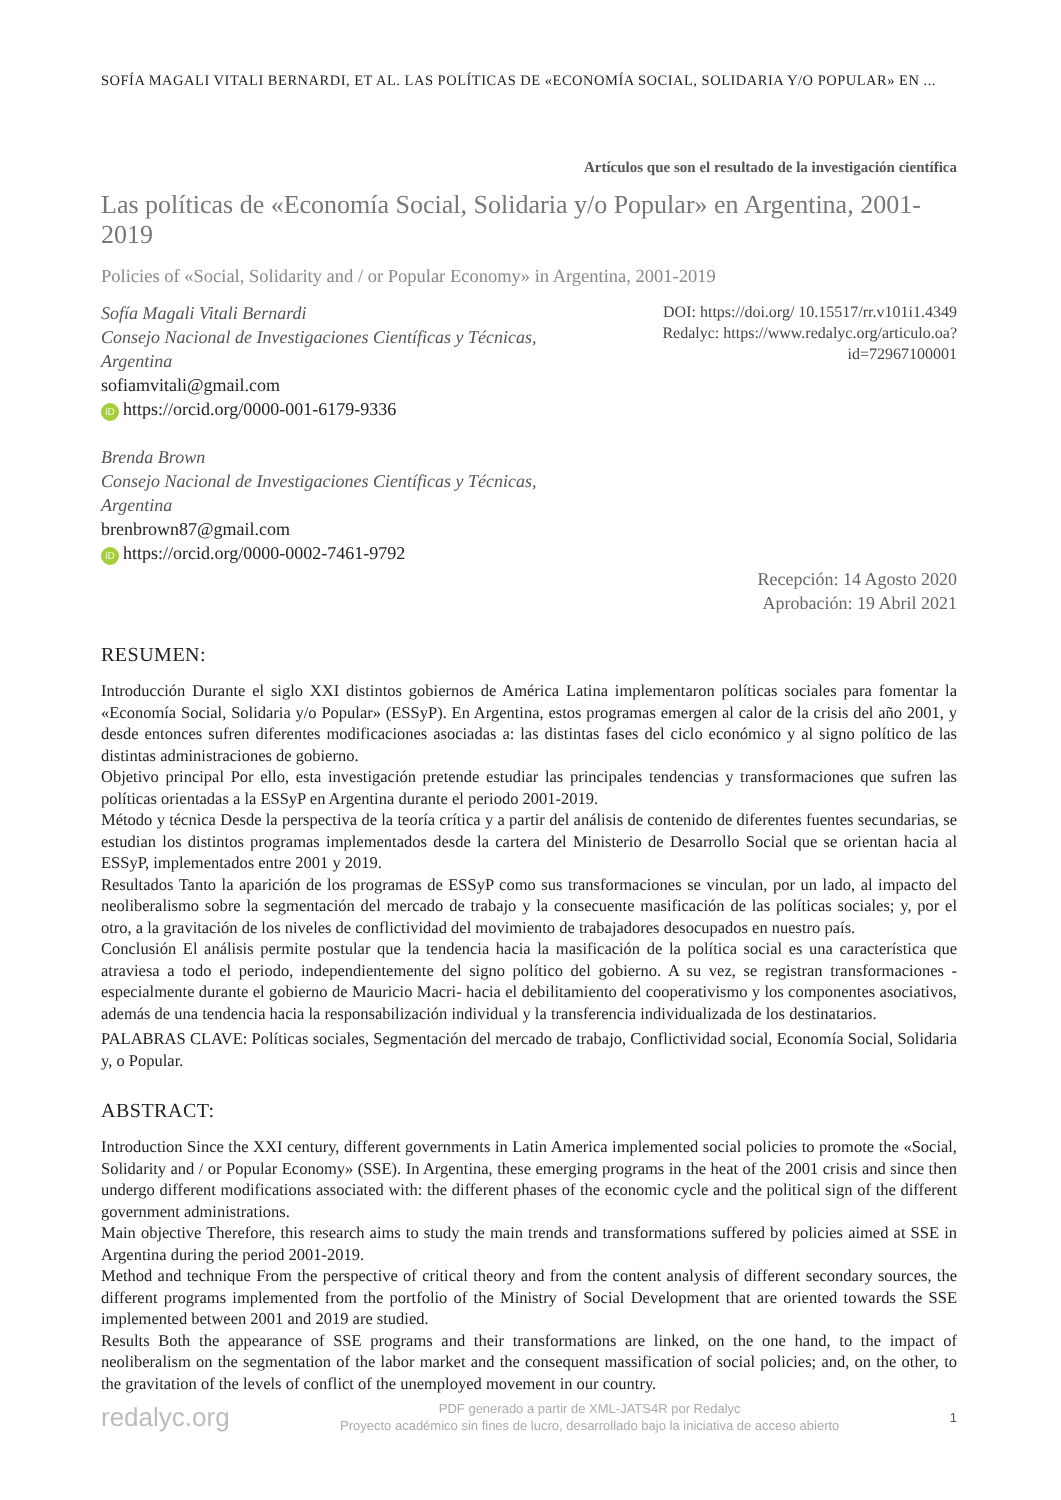SOFÍA MAGALI VITALI BERNARDI, ET AL. LAS POLÍTICAS DE «ECONOMÍA SOCIAL, SOLIDARIA Y/O POPULAR» EN ...
Artículos que son el resultado de la investigación científica
Las políticas de «Economía Social, Solidaria y/o Popular» en Argentina, 2001-2019
Policies of «Social, Solidarity and / or Popular Economy» in Argentina, 2001-2019
Sofía Magali Vitali Bernardi
Consejo Nacional de Investigaciones Científicas y Técnicas,
Argentina
sofiamvitali@gmail.com
iD https://orcid.org/0000-001-6179-9336
Brenda Brown
Consejo Nacional de Investigaciones Científicas y Técnicas,
Argentina
brenbrown87@gmail.com
iD https://orcid.org/0000-0002-7461-9792
DOI: https://doi.org/ 10.15517/rr.v101i1.4349
Redalyc: https://www.redalyc.org/articulo.oa?
id=72967100001
Recepción: 14 Agosto 2020
Aprobación: 19 Abril 2021
RESUMEN:
Introducción Durante el siglo XXI distintos gobiernos de América Latina implementaron políticas sociales para fomentar la «Economía Social, Solidaria y/o Popular» (ESSyP). En Argentina, estos programas emergen al calor de la crisis del año 2001, y desde entonces sufren diferentes modificaciones asociadas a: las distintas fases del ciclo económico y al signo político de las distintas administraciones de gobierno.
Objetivo principal Por ello, esta investigación pretende estudiar las principales tendencias y transformaciones que sufren las políticas orientadas a la ESSyP en Argentina durante el periodo 2001-2019.
Método y técnica Desde la perspectiva de la teoría crítica y a partir del análisis de contenido de diferentes fuentes secundarias, se estudian los distintos programas implementados desde la cartera del Ministerio de Desarrollo Social que se orientan hacia al ESSyP, implementados entre 2001 y 2019.
Resultados Tanto la aparición de los programas de ESSyP como sus transformaciones se vinculan, por un lado, al impacto del neoliberalismo sobre la segmentación del mercado de trabajo y la consecuente masificación de las políticas sociales; y, por el otro, a la gravitación de los niveles de conflictividad del movimiento de trabajadores desocupados en nuestro país.
Conclusión El análisis permite postular que la tendencia hacia la masificación de la política social es una característica que atraviesa a todo el periodo, independientemente del signo político del gobierno. A su vez, se registran transformaciones -especialmente durante el gobierno de Mauricio Macri- hacia el debilitamiento del cooperativismo y los componentes asociativos, además de una tendencia hacia la responsabilización individual y la transferencia individualizada de los destinatarios.
PALABRAS CLAVE: Políticas sociales, Segmentación del mercado de trabajo, Conflictividad social, Economía Social, Solidaria y, o Popular.
ABSTRACT:
Introduction Since the XXI century, different governments in Latin America implemented social policies to promote the «Social, Solidarity and / or Popular Economy» (SSE). In Argentina, these emerging programs in the heat of the 2001 crisis and since then undergo different modifications associated with: the different phases of the economic cycle and the political sign of the different government administrations.
Main objective Therefore, this research aims to study the main trends and transformations suffered by policies aimed at SSE in Argentina during the period 2001-2019.
Method and technique From the perspective of critical theory and from the content analysis of different secondary sources, the different programs implemented from the portfolio of the Ministry of Social Development that are oriented towards the SSE implemented between 2001 and 2019 are studied.
Results Both the appearance of SSE programs and their transformations are linked, on the one hand, to the impact of neoliberalism on the segmentation of the labor market and the consequent massification of social policies; and, on the other, to the gravitation of the levels of conflict of the unemployed movement in our country.
redalyc.org
PDF generado a partir de XML-JATS4R por Redalyc
Proyecto académico sin fines de lucro, desarrollado bajo la iniciativa de acceso abierto
1